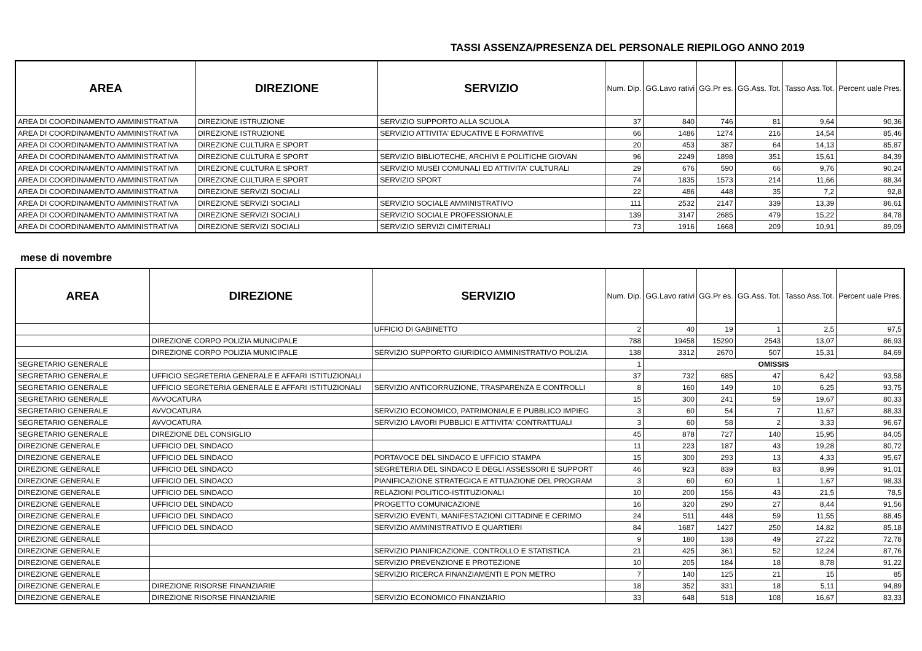TASSI ASSENZA/PRESENZA DEL PERSONALE RIEPILOGO ANNO 2019
| AREA | DIREZIONE | SERVIZIO | Num. Dip. | GG.Lavo rativi | GG.Pr es. | GG.Ass. Tot. | Tasso Ass.Tot. | Percent uale Pres. |
| --- | --- | --- | --- | --- | --- | --- | --- | --- |
| AREA DI COORDINAMENTO AMMINISTRATIVA | DIREZIONE ISTRUZIONE | SERVIZIO SUPPORTO ALLA SCUOLA | 37 | 840 | 746 | 81 | 9,64 | 90,36 |
| AREA DI COORDINAMENTO AMMINISTRATIVA | DIREZIONE ISTRUZIONE | SERVIZIO ATTIVITA' EDUCATIVE E FORMATIVE | 66 | 1486 | 1274 | 216 | 14,54 | 85,46 |
| AREA DI COORDINAMENTO AMMINISTRATIVA | DIREZIONE CULTURA E SPORT | | 20 | 453 | 387 | 64 | 14,13 | 85,87 |
| AREA DI COORDINAMENTO AMMINISTRATIVA | DIREZIONE CULTURA E SPORT | SERVIZIO BIBLIOTECHE, ARCHIVI E POLITICHE GIOVAN | 96 | 2249 | 1898 | 351 | 15,61 | 84,39 |
| AREA DI COORDINAMENTO AMMINISTRATIVA | DIREZIONE CULTURA E SPORT | SERVIZIO MUSEI COMUNALI ED ATTIVITA' CULTURALI | 29 | 676 | 590 | 66 | 9,76 | 90,24 |
| AREA DI COORDINAMENTO AMMINISTRATIVA | DIREZIONE CULTURA E SPORT | SERVIZIO SPORT | 74 | 1835 | 1573 | 214 | 11,66 | 88,34 |
| AREA DI COORDINAMENTO AMMINISTRATIVA | DIREZIONE SERVIZI SOCIALI | | 22 | 486 | 448 | 35 | 7,2 | 92,8 |
| AREA DI COORDINAMENTO AMMINISTRATIVA | DIREZIONE SERVIZI SOCIALI | SERVIZIO SOCIALE AMMINISTRATIVO | 111 | 2532 | 2147 | 339 | 13,39 | 86,61 |
| AREA DI COORDINAMENTO AMMINISTRATIVA | DIREZIONE SERVIZI SOCIALI | SERVIZIO SOCIALE PROFESSIONALE | 139 | 3147 | 2685 | 479 | 15,22 | 84,78 |
| AREA DI COORDINAMENTO AMMINISTRATIVA | DIREZIONE SERVIZI SOCIALI | SERVIZIO SERVIZI CIMITERIALI | 73 | 1916 | 1668 | 209 | 10,91 | 89,09 |
mese di novembre
| AREA | DIREZIONE | SERVIZIO | Num. Dip. | GG.Lavo rativi | GG.Pr es. | GG.Ass. Tot. | Tasso Ass.Tot. | Percent uale Pres. |
| --- | --- | --- | --- | --- | --- | --- | --- | --- |
| | | UFFICIO DI GABINETTO | 2 | 40 | 19 | 1 | 2,5 | 97,5 |
| | DIREZIONE CORPO POLIZIA MUNICIPALE | | 788 | 19458 | 15290 | 2543 | 13,07 | 86,93 |
| | DIREZIONE CORPO POLIZIA MUNICIPALE | SERVIZIO SUPPORTO GIURIDICO AMMINISTRATIVO POLIZIA | 138 | 3312 | 2670 | 507 | 15,31 | 84,69 |
| SEGRETARIO GENERALE | | | 1 | OMISSIS | | | | |
| SEGRETARIO GENERALE | UFFICIO SEGRETERIA GENERALE E AFFARI ISTITUZIONALI | | 37 | 732 | 685 | 47 | 6,42 | 93,58 |
| SEGRETARIO GENERALE | UFFICIO SEGRETERIA GENERALE E AFFARI ISTITUZIONALI | SERVIZIO ANTICORRUZIONE, TRASPARENZA E CONTROLLI | 8 | 160 | 149 | 10 | 6,25 | 93,75 |
| SEGRETARIO GENERALE | AVVOCATURA | | 15 | 300 | 241 | 59 | 19,67 | 80,33 |
| SEGRETARIO GENERALE | AVVOCATURA | SERVIZIO ECONOMICO, PATRIMONIALE E PUBBLICO IMPIEG | 3 | 60 | 54 | 7 | 11,67 | 88,33 |
| SEGRETARIO GENERALE | AVVOCATURA | SERVIZIO LAVORI PUBBLICI E ATTIVITA' CONTRATTUALI | 3 | 60 | 58 | 2 | 3,33 | 96,67 |
| SEGRETARIO GENERALE | DIREZIONE DEL CONSIGLIO | | 45 | 878 | 727 | 140 | 15,95 | 84,05 |
| DIREZIONE GENERALE | UFFICIO DEL SINDACO | | 11 | 223 | 187 | 43 | 19,28 | 80,72 |
| DIREZIONE GENERALE | UFFICIO DEL SINDACO | PORTAVOCE DEL SINDACO E UFFICIO STAMPA | 15 | 300 | 293 | 13 | 4,33 | 95,67 |
| DIREZIONE GENERALE | UFFICIO DEL SINDACO | SEGRETERIA DEL SINDACO E DEGLI ASSESSORI E SUPPORT | 46 | 923 | 839 | 83 | 8,99 | 91,01 |
| DIREZIONE GENERALE | UFFICIO DEL SINDACO | PIANIFICAZIONE STRATEGICA E ATTUAZIONE DEL PROGRAM | 3 | 60 | 60 | 1 | 1,67 | 98,33 |
| DIREZIONE GENERALE | UFFICIO DEL SINDACO | RELAZIONI POLITICO-ISTITUZIONALI | 10 | 200 | 156 | 43 | 21,5 | 78,5 |
| DIREZIONE GENERALE | UFFICIO DEL SINDACO | PROGETTO COMUNICAZIONE | 16 | 320 | 290 | 27 | 8,44 | 91,56 |
| DIREZIONE GENERALE | UFFICIO DEL SINDACO | SERVIZIO EVENTI, MANIFESTAZIONI CITTADINE E CERIMO | 24 | 511 | 448 | 59 | 11,55 | 88,45 |
| DIREZIONE GENERALE | UFFICIO DEL SINDACO | SERVIZIO AMMINISTRATIVO E QUARTIERI | 84 | 1687 | 1427 | 250 | 14,82 | 85,18 |
| DIREZIONE GENERALE | | | 9 | 180 | 138 | 49 | 27,22 | 72,78 |
| DIREZIONE GENERALE | | SERVIZIO PIANIFICAZIONE, CONTROLLO E STATISTICA | 21 | 425 | 361 | 52 | 12,24 | 87,76 |
| DIREZIONE GENERALE | | SERVIZIO PREVENZIONE E PROTEZIONE | 10 | 205 | 184 | 18 | 8,78 | 91,22 |
| DIREZIONE GENERALE | | SERVIZIO RICERCA FINANZIAMENTI E PON METRO | 7 | 140 | 125 | 21 | 15 | 85 |
| DIREZIONE GENERALE | DIREZIONE RISORSE FINANZIARIE | | 18 | 352 | 331 | 18 | 5,11 | 94,89 |
| DIREZIONE GENERALE | DIREZIONE RISORSE FINANZIARIE | SERVIZIO ECONOMICO FINANZIARIO | 33 | 648 | 518 | 108 | 16,67 | 83,33 |